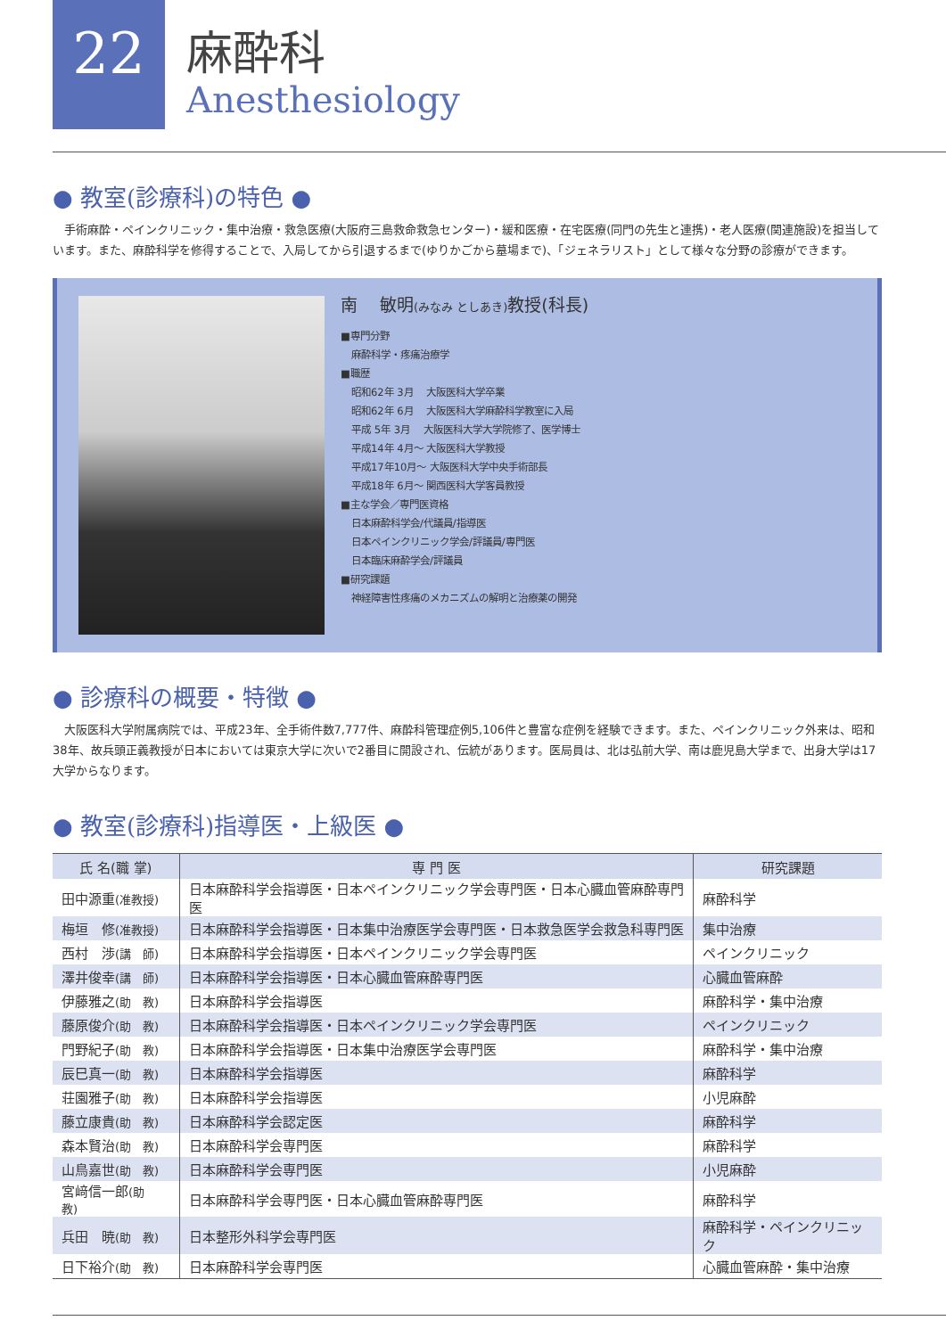22
麻酔科
Anesthesiology
● 教室(診療科)の特色 ●
　手術麻酔・ペインクリニック・集中治療・救急医療(大阪府三島救命救急センター)・緩和医療・在宅医療(同門の先生と連携)・老人医療(関連施設)を担当しています。また、麻酔科学を修得することで、入局してから引退するまで(ゆりかごから墓場まで)、「ジェネラリスト」として様々な分野の診療ができます。
南　 敏明(みなみ としあき) 教授(科長)
■専門分野
麻酔科学・疼痛治療学
■職歴
昭和62年 3月　 大阪医科大学卒業
昭和62年 6月　 大阪医科大学麻酔科学教室に入局
平成 5年 3月　 大阪医科大学大学院修了、医学博士
平成14年 4月〜 大阪医科大学教授
平成17年10月〜 大阪医科大学中央手術部長
平成18年 6月〜 関西医科大学客員教授
■主な学会／専門医資格
日本麻酔科学会/代議員/指導医
日本ペインクリニック学会/評議員/専門医
日本臨床麻酔学会/評議員
■研究課題
神経障害性疼痛のメカニズムの解明と治療薬の開発
● 診療科の概要・特徴 ●
　大阪医科大学附属病院では、平成23年、全手術件数7,777件、麻酔科管理症例5,106件と豊富な症例を経験できます。また、ペインクリニック外来は、昭和38年、故兵頭正義教授が日本においては東京大学に次いで2番目に開設され、伝統があります。医局員は、北は弘前大学、南は鹿児島大学まで、出身大学は17大学からなります。
● 教室(診療科)指導医・上級医 ●
| 氏 名(職 掌) | 専 門 医 | 研究課題 |
| --- | --- | --- |
| 田中源重 (准教授) | 日本麻酔科学会指導医・日本ペインクリニック学会専門医・日本心臓血管麻酔専門医 | 麻酔科学 |
| 梅垣 修 (准教授) | 日本麻酔科学会指導医・日本集中治療医学会専門医・日本救急医学会救急科専門医 | 集中治療 |
| 西村 渉 (講 師) | 日本麻酔科学会指導医・日本ペインクリニック学会専門医 | ペインクリニック |
| 澤井俊幸 (講 師) | 日本麻酔科学会指導医・日本心臓血管麻酔専門医 | 心臓血管麻酔 |
| 伊藤雅之 (助 教) | 日本麻酔科学会指導医 | 麻酔科学・集中治療 |
| 藤原俊介 (助 教) | 日本麻酔科学会指導医・日本ペインクリニック学会専門医 | ペインクリニック |
| 門野紀子 (助 教) | 日本麻酔科学会指導医・日本集中治療医学会専門医 | 麻酔科学・集中治療 |
| 辰巳真一 (助 教) | 日本麻酔科学会指導医 | 麻酔科学 |
| 荘園雅子 (助 教) | 日本麻酔科学会指導医 | 小児麻酔 |
| 藤立康貴 (助 教) | 日本麻酔科学会認定医 | 麻酔科学 |
| 森本賢治 (助 教) | 日本麻酔科学会専門医 | 麻酔科学 |
| 山鳥嘉世 (助 教) | 日本麻酔科学会専門医 | 小児麻酔 |
| 宮﨑信一郎 (助 教) | 日本麻酔科学会専門医・日本心臓血管麻酔専門医 | 麻酔科学 |
| 兵田 暁 (助 教) | 日本整形外科学会専門医 | 麻酔科学・ペインクリニック |
| 日下裕介 (助 教) | 日本麻酔科学会専門医 | 心臓血管麻酔・集中治療 |